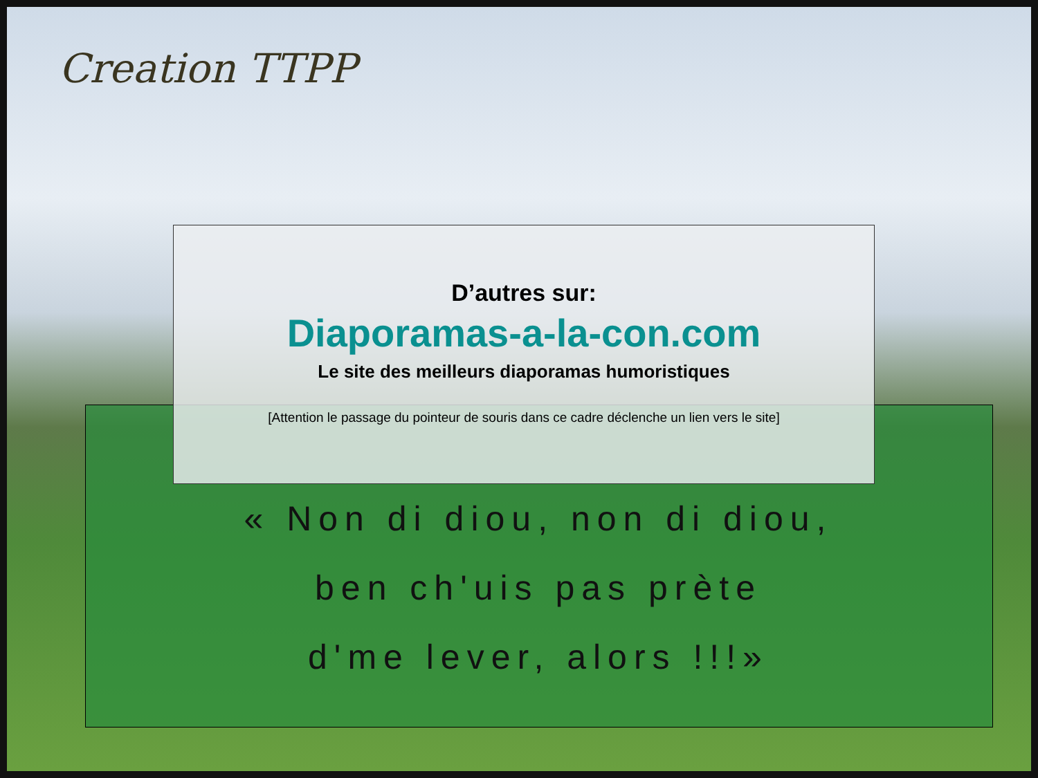Creation TTPP
D’autres sur:
Diaporamas-a-la-con.com
Le site des meilleurs diaporamas humoristiques
[Attention le passage du pointeur de souris dans ce cadre déclenche un lien vers le site]
« Non di diou, non di diou,
ben ch'uis pas prète
d'me lever, alors !!!»